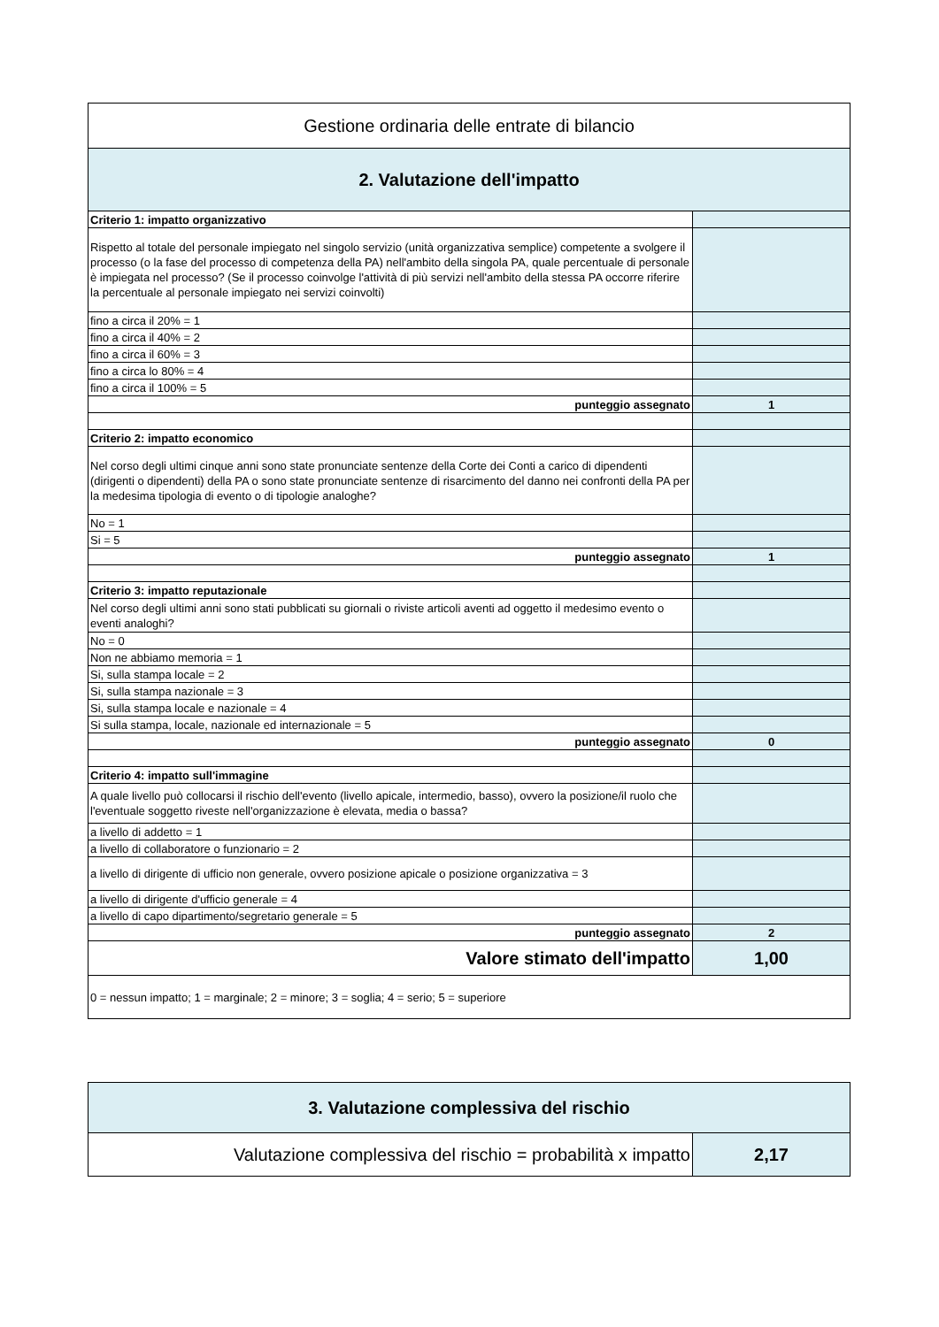| Gestione ordinaria delle entrate di bilancio | |
| 2. Valutazione dell'impatto | |
| Criterio 1: impatto organizzativo | |
| Rispetto al totale del personale impiegato nel singolo servizio (unità organizzativa semplice) competente a svolgere il processo (o la fase del processo di competenza della PA) nell'ambito della singola PA, quale percentuale di personale è impiegata nel processo? (Se il processo coinvolge l'attività di più servizi nell'ambito della stessa PA occorre riferire la percentuale al personale impiegato nei servizi coinvolti) | |
| fino a circa il 20% = 1 | |
| fino a circa il 40% = 2 | |
| fino a circa il 60% = 3 | |
| fino a circa lo 80% = 4 | |
| fino a circa il 100% = 5 | |
| punteggio assegnato | 1 |
| Criterio 2: impatto economico | |
| Nel corso degli ultimi cinque anni sono state pronunciate sentenze della Corte dei Conti a carico di dipendenti (dirigenti o dipendenti) della PA o sono state pronunciate sentenze di risarcimento del danno nei confronti della PA per la medesima tipologia di evento o di tipologie analoghe? | |
| No = 1 | |
| Si = 5 | |
| punteggio assegnato | 1 |
| Criterio 3: impatto reputazionale | |
| Nel corso degli ultimi anni sono stati pubblicati su giornali o riviste articoli aventi ad oggetto il medesimo evento o eventi analoghi? | |
| No = 0 | |
| Non ne abbiamo memoria = 1 | |
| Si, sulla stampa locale = 2 | |
| Si, sulla stampa nazionale = 3 | |
| Si, sulla stampa locale e nazionale = 4 | |
| Si sulla stampa, locale, nazionale ed internazionale = 5 | |
| punteggio assegnato | 0 |
| Criterio 4: impatto sull'immagine | |
| A quale livello può collocarsi il rischio dell'evento (livello apicale, intermedio, basso), ovvero la posizione/il ruolo che l'eventuale soggetto riveste nell'organizzazione è elevata, media o bassa? | |
| a livello di addetto = 1 | |
| a livello di collaboratore o funzionario = 2 | |
| a livello di dirigente di ufficio non generale, ovvero posizione apicale o posizione organizzativa = 3 | |
| a livello di dirigente d'ufficio generale = 4 | |
| a livello di capo dipartimento/segretario generale = 5 | |
| punteggio assegnato | 2 |
| Valore stimato dell'impatto | 1,00 |
| 0 = nessun impatto; 1 = marginale; 2 = minore; 3 = soglia; 4 = serio; 5 = superiore | |
| 3. Valutazione complessiva del rischio | |
| Valutazione complessiva del rischio = probabilità x impatto | 2,17 |